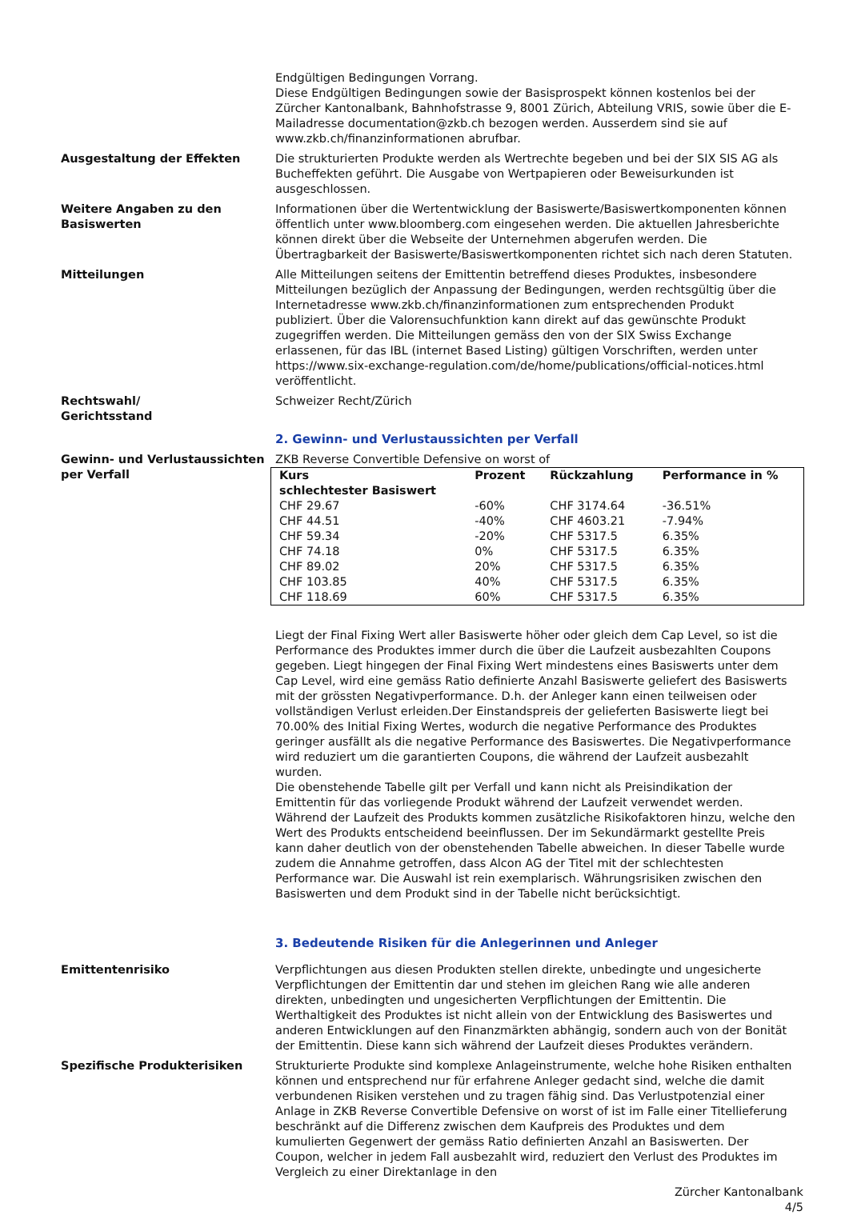Endgültigen Bedingungen Vorrang.
Diese Endgültigen Bedingungen sowie der Basisprospekt können kostenlos bei der Zürcher Kantonalbank, Bahnhofstrasse 9, 8001 Zürich, Abteilung VRIS, sowie über die E-Mailadresse documentation@zkb.ch bezogen werden. Ausserdem sind sie auf www.zkb.ch/finanzinformationen abrufbar.
Ausgestaltung der Effekten Die strukturierten Produkte werden als Wertrechte begeben und bei der SIX SIS AG als Bucheffekten geführt. Die Ausgabe von Wertpapieren oder Beweisurkunden ist ausgeschlossen.
Weitere Angaben zu den Basiswerten
Informationen über die Wertentwicklung der Basiswerte/Basiswertkomponenten können öffentlich unter www.bloomberg.com eingesehen werden. Die aktuellen Jahresberichte können direkt über die Webseite der Unternehmen abgerufen werden. Die Übertragbarkeit der Basiswerte/Basiswertkomponenten richtet sich nach deren Statuten.
Mitteilungen Alle Mitteilungen seitens der Emittentin betreffend dieses Produktes, insbesondere Mitteilungen bezüglich der Anpassung der Bedingungen, werden rechtsgültig über die Internetadresse www.zkb.ch/finanzinformationen zum entsprechenden Produkt publiziert. Über die Valorensuchfunktion kann direkt auf das gewünschte Produkt zugegriffen werden. Die Mitteilungen gemäss den von der SIX Swiss Exchange erlassenen, für das IBL (internet Based Listing) gültigen Vorschriften, werden unter https://www.six-exchange-regulation.com/de/home/publications/official-notices.html veröffentlicht.
Rechtswahl/
Gerichtsstand
Schweizer Recht/Zürich
2. Gewinn- und Verlustaussichten per Verfall
Gewinn- und Verlustaussichten per Verfall
ZKB Reverse Convertible Defensive on worst of
| Kurs schlechtester Basiswert | Prozent | Rückzahlung | Performance in % |
| --- | --- | --- | --- |
| CHF 29.67 | -60% | CHF 3174.64 | -36.51% |
| CHF 44.51 | -40% | CHF 4603.21 | -7.94% |
| CHF 59.34 | -20% | CHF 5317.5 | 6.35% |
| CHF 74.18 | 0% | CHF 5317.5 | 6.35% |
| CHF 89.02 | 20% | CHF 5317.5 | 6.35% |
| CHF 103.85 | 40% | CHF 5317.5 | 6.35% |
| CHF 118.69 | 60% | CHF 5317.5 | 6.35% |
Liegt der Final Fixing Wert aller Basiswerte höher oder gleich dem Cap Level, so ist die Performance des Produktes immer durch die über die Laufzeit ausbezahlten Coupons gegeben. Liegt hingegen der Final Fixing Wert mindestens eines Basiswerts unter dem Cap Level, wird eine gemäss Ratio definierte Anzahl Basiswerte geliefert des Basiswerts mit der grössten Negativperformance. D.h. der Anleger kann einen teilweisen oder vollständigen Verlust erleiden.Der Einstandspreis der gelieferten Basiswerte liegt bei 70.00% des Initial Fixing Wertes, wodurch die negative Performance des Produktes geringer ausfällt als die negative Performance des Basiswertes. Die Negativperformance wird reduziert um die garantierten Coupons, die während der Laufzeit ausbezahlt wurden.
Die obenstehende Tabelle gilt per Verfall und kann nicht als Preisindikation der Emittentin für das vorliegende Produkt während der Laufzeit verwendet werden. Während der Laufzeit des Produkts kommen zusätzliche Risikofaktoren hinzu, welche den Wert des Produkts entscheidend beeinflussen. Der im Sekundärmarkt gestellte Preis kann daher deutlich von der obenstehenden Tabelle abweichen. In dieser Tabelle wurde zudem die Annahme getroffen, dass Alcon AG der Titel mit der schlechtesten Performance war. Die Auswahl ist rein exemplarisch. Währungsrisiken zwischen den Basiswerten und dem Produkt sind in der Tabelle nicht berücksichtigt.
3. Bedeutende Risiken für die Anlegerinnen und Anleger
Emittentenrisiko Verpflichtungen aus diesen Produkten stellen direkte, unbedingte und ungesicherte Verpflichtungen der Emittentin dar und stehen im gleichen Rang wie alle anderen direkten, unbedingten und ungesicherten Verpflichtungen der Emittentin. Die Werthaltigkeit des Produktes ist nicht allein von der Entwicklung des Basiswertes und anderen Entwicklungen auf den Finanzmärkten abhängig, sondern auch von der Bonität der Emittentin. Diese kann sich während der Laufzeit dieses Produktes verändern.
Spezifische Produkterisiken Strukturierte Produkte sind komplexe Anlageinstrumente, welche hohe Risiken enthalten können und entsprechend nur für erfahrene Anleger gedacht sind, welche die damit verbundenen Risiken verstehen und zu tragen fähig sind. Das Verlustpotenzial einer Anlage in ZKB Reverse Convertible Defensive on worst of ist im Falle einer Titellieferung beschränkt auf die Differenz zwischen dem Kaufpreis des Produktes und dem kumulierten Gegenwert der gemäss Ratio definierten Anzahl an Basiswerten. Der Coupon, welcher in jedem Fall ausbezahlt wird, reduziert den Verlust des Produktes im Vergleich zu einer Direktanlage in den
Zürcher Kantonalbank
4/5